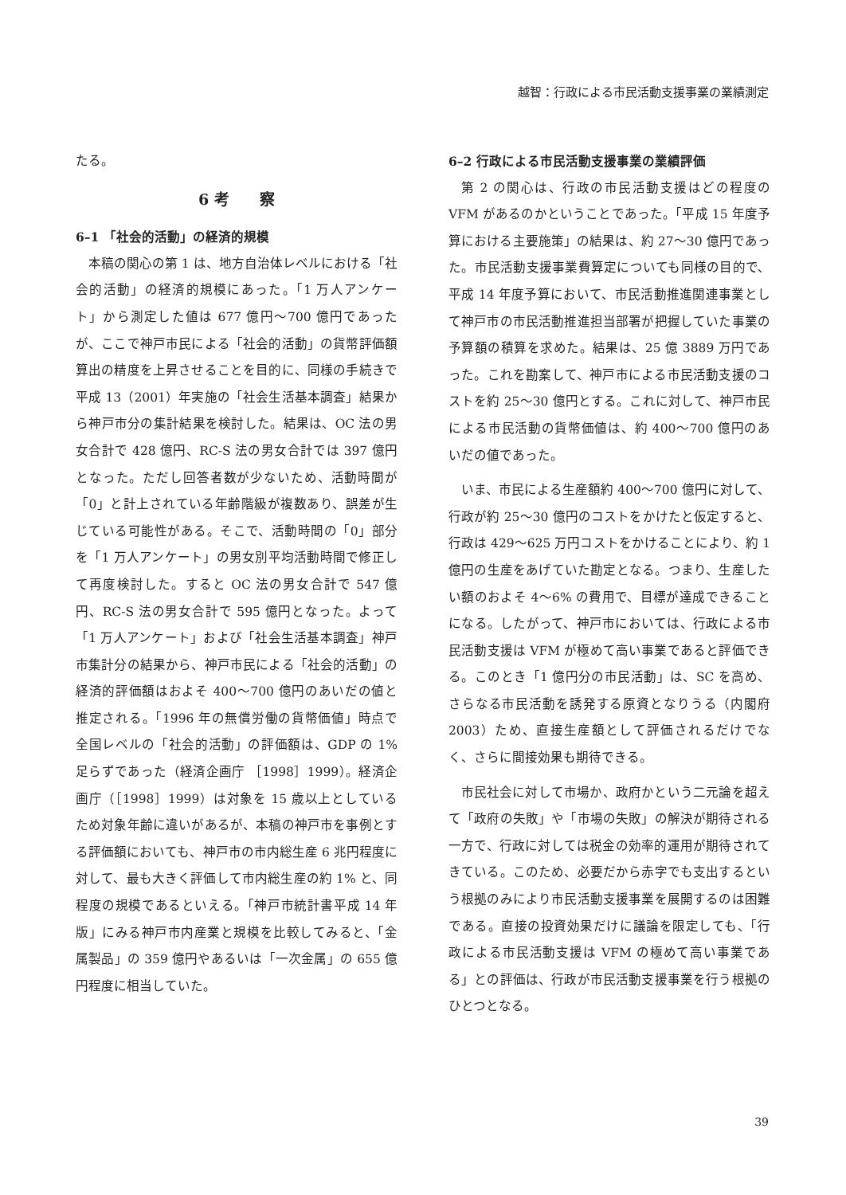越智：行政による市民活動支援事業の業績測定
たる。
6 考　　察
6–1 「社会的活動」の経済的規模
本稿の関心の第 1 は、地方自治体レベルにおける「社会的活動」の経済的規模にあった。「1 万人アンケート」から測定した値は 677 億円～700 億円であったが、ここで神戸市民による「社会的活動」の貨幣評価額算出の精度を上昇させることを目的に、同様の手続きで平成 13（2001）年実施の「社会生活基本調査」結果から神戸市分の集計結果を検討した。結果は、OC 法の男女合計で 428 億円、RC-S 法の男女合計では 397 億円となった。ただし回答者数が少ないため、活動時間が「0」と計上されている年齢階級が複数あり、誤差が生じている可能性がある。そこで、活動時間の「0」部分を「1 万人アンケート」の男女別平均活動時間で修正して再度検討した。すると OC 法の男女合計で 547 億円、RC-S 法の男女合計で 595 億円となった。よって「1 万人アンケート」および「社会生活基本調査」神戸市集計分の結果から、神戸市民による「社会的活動」の経済的評価額はおよそ 400～700 億円のあいだの値と推定される。「1996 年の無償労働の貨幣価値」時点で全国レベルの「社会的活動」の評価額は、GDP の 1% 足らずであった（経済企画庁 ［1998］1999）。経済企画庁（［1998］1999）は対象を 15 歳以上としているため対象年齢に違いがあるが、本稿の神戸市を事例とする評価額においても、神戸市の市内総生産 6 兆円程度に対して、最も大きく評価して市内総生産の約 1% と、同程度の規模であるといえる。「神戸市統計書平成 14 年版」にみる神戸市内産業と規模を比較してみると、「金属製品」の 359 億円やあるいは「一次金属」の 655 億円程度に相当していた。
6–2 行政による市民活動支援事業の業績評価
第 2 の関心は、行政の市民活動支援はどの程度の VFM があるのかということであった。「平成 15 年度予算における主要施策」の結果は、約 27～30 億円であった。市民活動支援事業費算定についても同様の目的で、平成 14 年度予算において、市民活動推進関連事業として神戸市の市民活動推進担当部署が把握していた事業の予算額の積算を求めた。結果は、25 億 3889 万円であった。これを勘案して、神戸市による市民活動支援のコストを約 25～30 億円とする。これに対して、神戸市民による市民活動の貨幣価値は、約 400～700 億円のあいだの値であった。
いま、市民による生産額約 400～700 億円に対して、行政が約 25～30 億円のコストをかけたと仮定すると、行政は 429～625 万円コストをかけることにより、約 1 億円の生産をあげていた勘定となる。つまり、生産したい額のおよそ 4～6% の費用で、目標が達成できることになる。したがって、神戸市においては、行政による市民活動支援は VFM が極めて高い事業であると評価できる。このとき「1 億円分の市民活動」は、SC を高め、さらなる市民活動を誘発する原資となりうる（内閣府 2003）ため、直接生産額として評価されるだけでなく、さらに間接効果も期待できる。
市民社会に対して市場か、政府かという二元論を超えて「政府の失敗」や「市場の失敗」の解決が期待される一方で、行政に対しては税金の効率的運用が期待されてきている。このため、必要だから赤字でも支出するという根拠のみにより市民活動支援事業を展開するのは困難である。直接の投資効果だけに議論を限定しても、「行政による市民活動支援は VFM の極めて高い事業である」との評価は、行政が市民活動支援事業を行う根拠のひとつとなる。
39